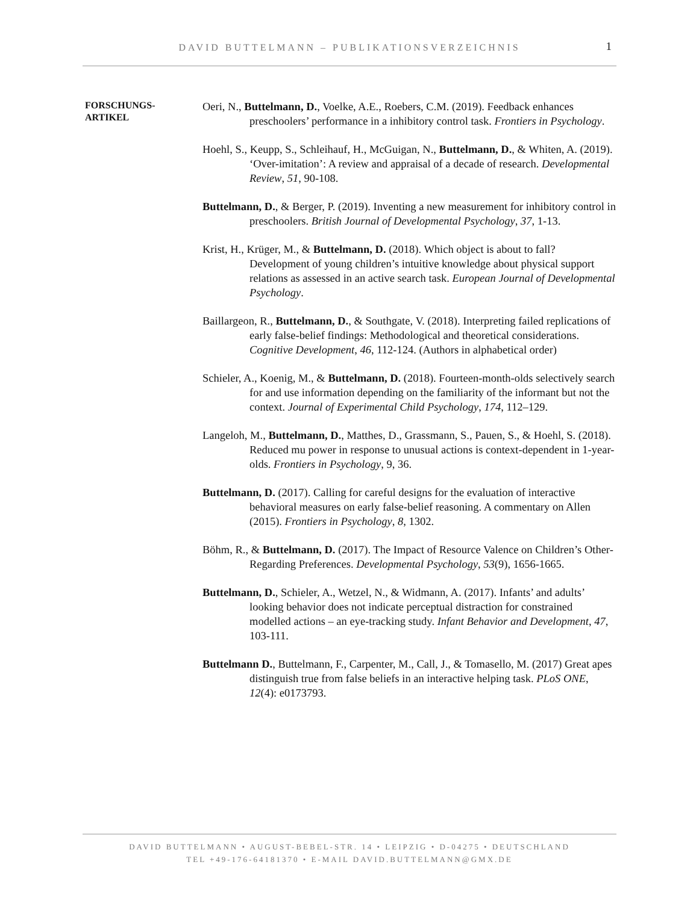DAVID BUTTELMANN – PUBLIKATIONSVERZEICHNIS
1
FORSCHUNGS-
ARTIKEL
Oeri, N., Buttelmann, D., Voelke, A.E., Roebers, C.M. (2019). Feedback enhances preschoolers’ performance in a inhibitory control task. Frontiers in Psychology.
Hoehl, S., Keupp, S., Schleihauf, H., McGuigan, N., Buttelmann, D., & Whiten, A. (2019). ‘Over-imitation’: A review and appraisal of a decade of research. Developmental Review, 51, 90-108.
Buttelmann, D., & Berger, P. (2019). Inventing a new measurement for inhibitory control in preschoolers. British Journal of Developmental Psychology, 37, 1-13.
Krist, H., Krüger, M., & Buttelmann, D. (2018). Which object is about to fall? Development of young children’s intuitive knowledge about physical support relations as assessed in an active search task. European Journal of Developmental Psychology.
Baillargeon, R., Buttelmann, D., & Southgate, V. (2018). Interpreting failed replications of early false-belief findings: Methodological and theoretical considerations. Cognitive Development, 46, 112-124. (Authors in alphabetical order)
Schieler, A., Koenig, M., & Buttelmann, D. (2018). Fourteen-month-olds selectively search for and use information depending on the familiarity of the informant but not the context. Journal of Experimental Child Psychology, 174, 112–129.
Langeloh, M., Buttelmann, D., Matthes, D., Grassmann, S., Pauen, S., & Hoehl, S. (2018). Reduced mu power in response to unusual actions is context-dependent in 1-year-olds. Frontiers in Psychology, 9, 36.
Buttelmann, D. (2017). Calling for careful designs for the evaluation of interactive behavioral measures on early false-belief reasoning. A commentary on Allen (2015). Frontiers in Psychology, 8, 1302.
Böhm, R., & Buttelmann, D. (2017). The Impact of Resource Valence on Children’s Other-Regarding Preferences. Developmental Psychology, 53(9), 1656-1665.
Buttelmann, D., Schieler, A., Wetzel, N., & Widmann, A. (2017). Infants’ and adults’ looking behavior does not indicate perceptual distraction for constrained modelled actions – an eye-tracking study. Infant Behavior and Development, 47, 103-111.
Buttelmann D., Buttelmann, F., Carpenter, M., Call, J., & Tomasello, M. (2017) Great apes distinguish true from false beliefs in an interactive helping task. PLoS ONE, 12(4): e0173793.
DAVID BUTTELMANN • AUGUST-BEBEL-STR. 14 • LEIPZIG • D-04275 • DEUTSCHLAND
TEL +49-176-64181370 • E-MAIL DAVID.BUTTELMANN@GMX.DE